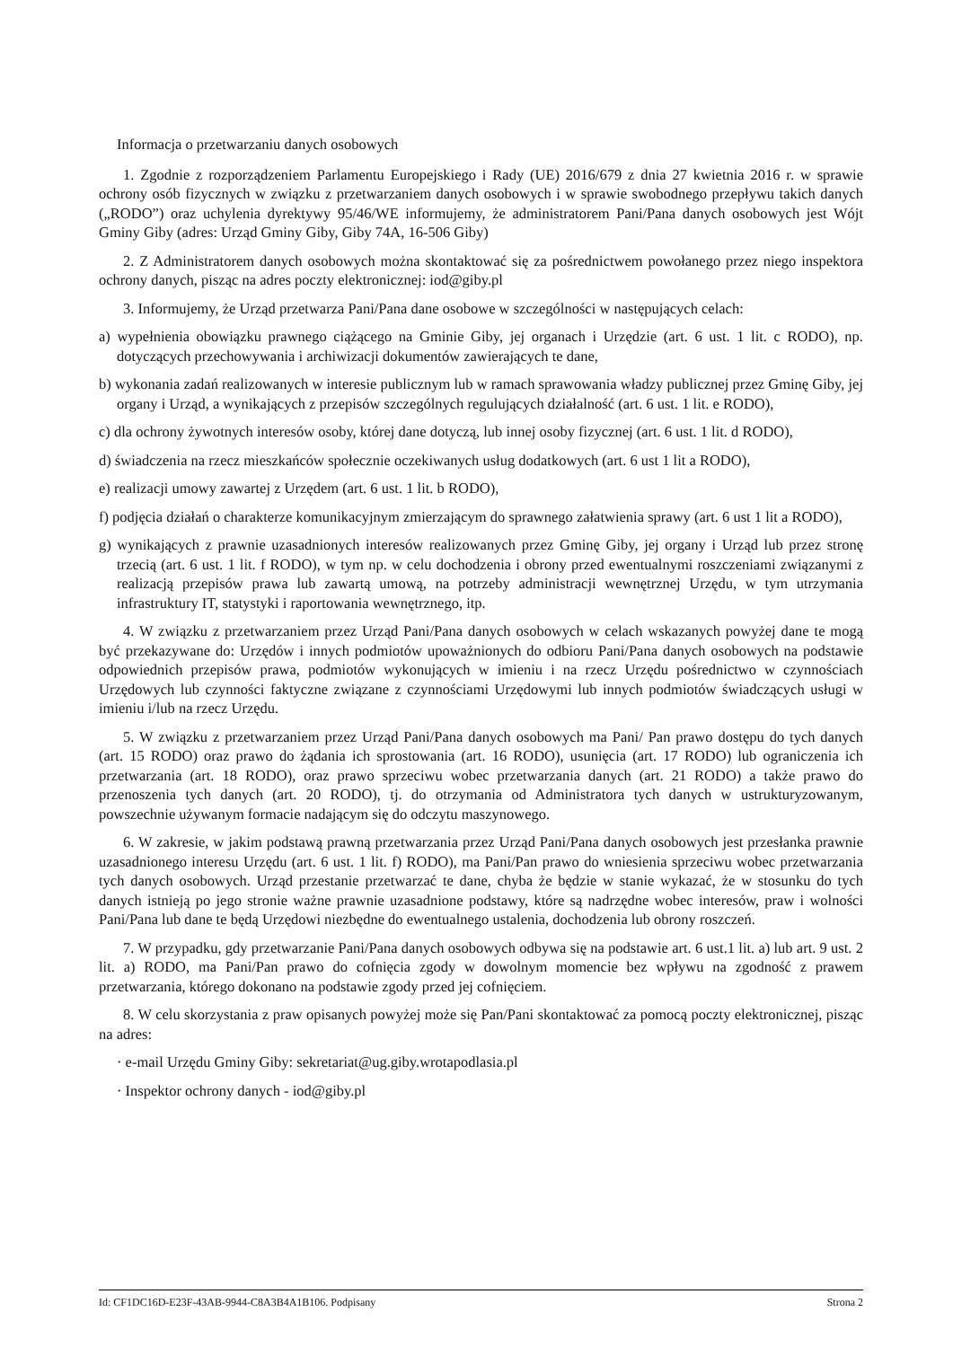Informacja o przetwarzaniu danych osobowych
1. Zgodnie z rozporządzeniem Parlamentu Europejskiego i Rady (UE) 2016/679 z dnia 27 kwietnia 2016 r. w sprawie ochrony osób fizycznych w związku z przetwarzaniem danych osobowych i w sprawie swobodnego przepływu takich danych („RODO”) oraz uchylenia dyrektywy 95/46/WE informujemy, że administratorem Pani/Pana danych osobowych jest Wójt Gminy Giby (adres: Urząd Gminy Giby, Giby 74A, 16-506 Giby)
2. Z Administratorem danych osobowych można skontaktować się za pośrednictwem powołanego przez niego inspektora ochrony danych, pisząc na adres poczty elektronicznej: iod@giby.pl
3. Informujemy, że Urząd przetwarza Pani/Pana dane osobowe w szczególności w następujących celach:
a) wypełnienia obowiązku prawnego ciążącego na Gminie Giby, jej organach i Urzędzie (art. 6 ust. 1 lit. c RODO), np. dotyczących przechowywania i archiwizacji dokumentów zawierających te dane,
b) wykonania zadań realizowanych w interesie publicznym lub w ramach sprawowania władzy publicznej przez Gminę Giby, jej organy i Urząd, a wynikających z przepisów szczególnych regulujących działalność (art. 6 ust. 1 lit. e RODO),
c) dla ochrony żywotnych interesów osoby, której dane dotyczą, lub innej osoby fizycznej (art. 6 ust. 1 lit. d RODO),
d) świadczenia na rzecz mieszkańców społecznie oczekiwanych usług dodatkowych (art. 6 ust 1 lit a RODO),
e) realizacji umowy zawartej z Urzędem (art. 6 ust. 1 lit. b RODO),
f) podjęcia działań o charakterze komunikacyjnym zmierzającym do sprawnego załatwienia sprawy (art. 6 ust 1 lit a RODO),
g) wynikających z prawnie uzasadnionych interesów realizowanych przez Gminę Giby, jej organy i Urząd lub przez stronę trzecią (art. 6 ust. 1 lit. f RODO), w tym np. w celu dochodzenia i obrony przed ewentualnymi roszczeniami związanymi z realizacją przepisów prawa lub zawartą umową, na potrzeby administracji wewnętrznej Urzędu, w tym utrzymania infrastruktury IT, statystyki i raportowania wewnętrznego, itp.
4. W związku z przetwarzaniem przez Urząd Pani/Pana danych osobowych w celach wskazanych powyżej dane te mogą być przekazywane do: Urzędów i innych podmiotów upoważnionych do odbioru Pani/Pana danych osobowych na podstawie odpowiednich przepisów prawa, podmiotów wykonujących w imieniu i na rzecz Urzędu pośrednictwo w czynnościach Urzędowych lub czynności faktyczne związane z czynnościami Urzędowymi lub innych podmiotów świadczących usługi w imieniu i/lub na rzecz Urzędu.
5. W związku z przetwarzaniem przez Urząd Pani/Pana danych osobowych ma Pani/ Pan prawo dostępu do tych danych (art. 15 RODO) oraz prawo do żądania ich sprostowania (art. 16 RODO), usunięcia (art. 17 RODO) lub ograniczenia ich przetwarzania (art. 18 RODO), oraz prawo sprzeciwu wobec przetwarzania danych (art. 21 RODO) a także prawo do przenoszenia tych danych (art. 20 RODO), tj. do otrzymania od Administratora tych danych w ustrukturyzowanym, powszechnie używanym formacie nadającym się do odczytu maszynowego.
6. W zakresie, w jakim podstawą prawną przetwarzania przez Urząd Pani/Pana danych osobowych jest przesłanka prawnie uzasadnionego interesu Urzędu (art. 6 ust. 1 lit. f) RODO), ma Pani/Pan prawo do wniesienia sprzeciwu wobec przetwarzania tych danych osobowych. Urząd przestanie przetwarzać te dane, chyba że będzie w stanie wykazać, że w stosunku do tych danych istnieją po jego stronie ważne prawnie uzasadnione podstawy, które są nadrzędne wobec interesów, praw i wolności Pani/Pana lub dane te będą Urzędowi niezbędne do ewentualnego ustalenia, dochodzenia lub obrony roszczeń.
7. W przypadku, gdy przetwarzanie Pani/Pana danych osobowych odbywa się na podstawie art. 6 ust.1 lit. a) lub art. 9 ust. 2 lit. a) RODO, ma Pani/Pan prawo do cofnięcia zgody w dowolnym momencie bez wpływu na zgodność z prawem przetwarzania, którego dokonano na podstawie zgody przed jej cofnięciem.
8. W celu skorzystania z praw opisanych powyżej może się Pan/Pani skontaktować za pomocą poczty elektronicznej, pisząc na adres:
· e-mail Urzędu Gminy Giby: sekretariat@ug.giby.wrotapodlasia.pl
· Inspektor ochrony danych - iod@giby.pl
Id: CF1DC16D-E23F-43AB-9944-C8A3B4A1B106. Podpisany Strona 2